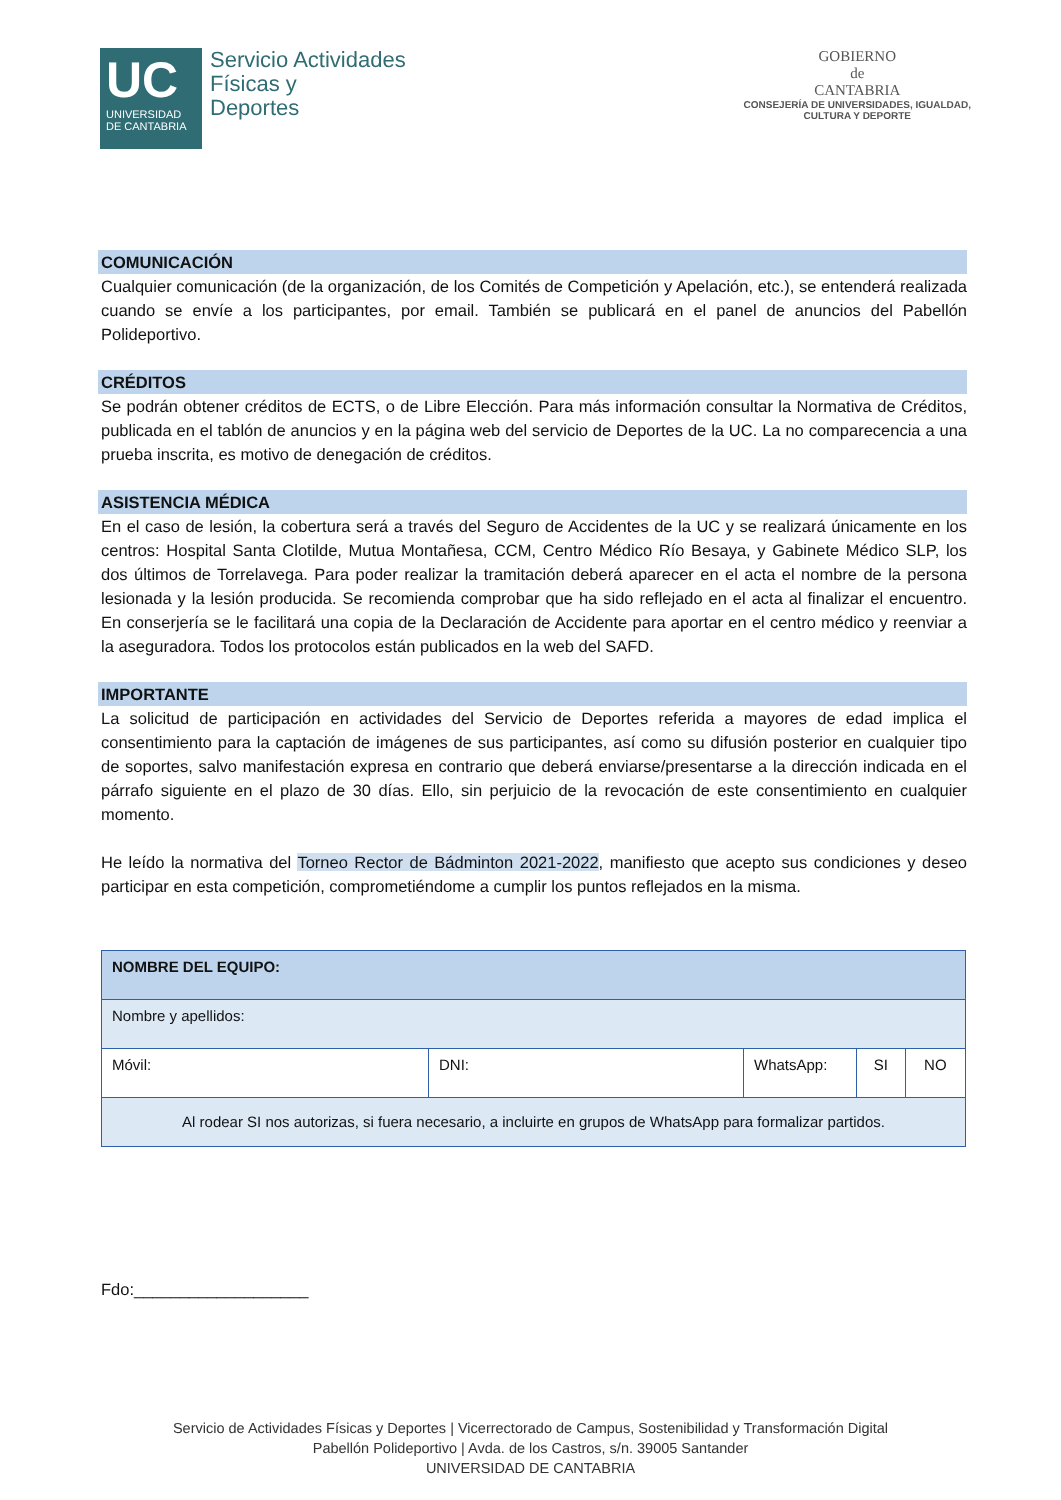UC
UNIVERSIDAD
DE CANTABRIA
Servicio Actividades
Físicas y
Deportes
GOBIERNO
de
CANTABRIA
CONSEJERÍA DE UNIVERSIDADES, IGUALDAD,
CULTURA Y DEPORTE
COMUNICACIÓN
Cualquier comunicación (de la organización, de los Comités de Competición y Apelación, etc.), se entenderá realizada cuando se envíe a los participantes, por email. También se publicará en el panel de anuncios del Pabellón Polideportivo.
CRÉDITOS
Se podrán obtener créditos de ECTS, o de Libre Elección. Para más información consultar la Normativa de Créditos, publicada en el tablón de anuncios y en la página web del servicio de Deportes de la UC. La no comparecencia a una prueba inscrita, es motivo de denegación de créditos.
ASISTENCIA MÉDICA
En el caso de lesión, la cobertura será a través del Seguro de Accidentes de la UC y se realizará únicamente en los centros: Hospital Santa Clotilde, Mutua Montañesa, CCM, Centro Médico Río Besaya, y Gabinete Médico SLP, los dos últimos de Torrelavega. Para poder realizar la tramitación deberá aparecer en el acta el nombre de la persona lesionada y la lesión producida. Se recomienda comprobar que ha sido reflejado en el acta al finalizar el encuentro. En conserjería se le facilitará una copia de la Declaración de Accidente para aportar en el centro médico y reenviar a la aseguradora. Todos los protocolos están publicados en la web del SAFD.
IMPORTANTE
La solicitud de participación en actividades del Servicio de Deportes referida a mayores de edad implica el consentimiento para la captación de imágenes de sus participantes, así como su difusión posterior en cualquier tipo de soportes, salvo manifestación expresa en contrario que deberá enviarse/presentarse a la dirección indicada en el párrafo siguiente en el plazo de 30 días. Ello, sin perjuicio de la revocación de este consentimiento en cualquier momento.
He leído la normativa del Torneo Rector de Bádminton 2021-2022, manifiesto que acepto sus condiciones y deseo participar en esta competición, comprometiéndome a cumplir los puntos reflejados en la misma.
| NOMBRE DEL EQUIPO: | | | | |
| Nombre y apellidos: | | | | |
| Móvil: | DNI: | WhatsApp: | SI | NO |
| Al rodear SI nos autorizas, si fuera necesario, a incluirte en grupos de WhatsApp para formalizar partidos. | | | | |
Fdo:___________________
Servicio de Actividades Físicas y Deportes | Vicerrectorado de Campus, Sostenibilidad y Transformación Digital
Pabellón Polideportivo | Avda. de los Castros, s/n. 39005 Santander
UNIVERSIDAD DE CANTABRIA